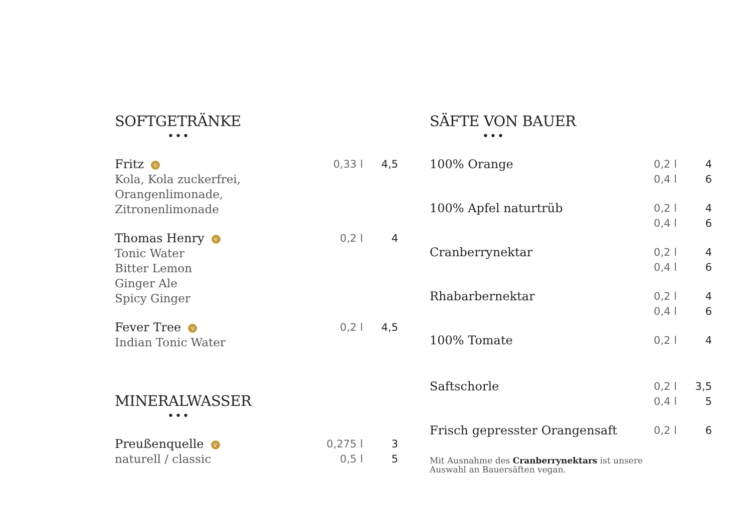SOFTGETRÄNKE
•••
| Fritz v Kola, Kola zuckerfrei, Orangenlimonade, Zitronenlimonade | 0,33 l | 4,5 |
| Thomas Henry v Tonic Water Bitter Lemon Ginger Ale Spicy Ginger | 0,2 l | 4 |
| Fever Tree v Indian Tonic Water | 0,2 l | 4,5 |
MINERALWASSER
•••
| Preußenquelle v naturell / classic | 0,275 l 0,5 l | 3 5 |
SÄFTE VON BAUER
•••
| 100% Orange | 0,2 l 0,4 l | 4 6 |
| 100% Apfel naturtrüb | 0,2 l 0,4 l | 4 6 |
| Cranberrynektar | 0,2 l 0,4 l | 4 6 |
| Rhabarbernektar | 0,2 l 0,4 l | 4 6 |
| 100% Tomate | 0,2 l | 4 |
| Saftschorle | 0,2 l 0,4 l | 3,5 5 |
| Frisch gepresster Orangensaft | 0,2 l | 6 |
Mit Ausnahme des Cranberrynektars ist unsere
Auswahl an Bauersäften vegan.